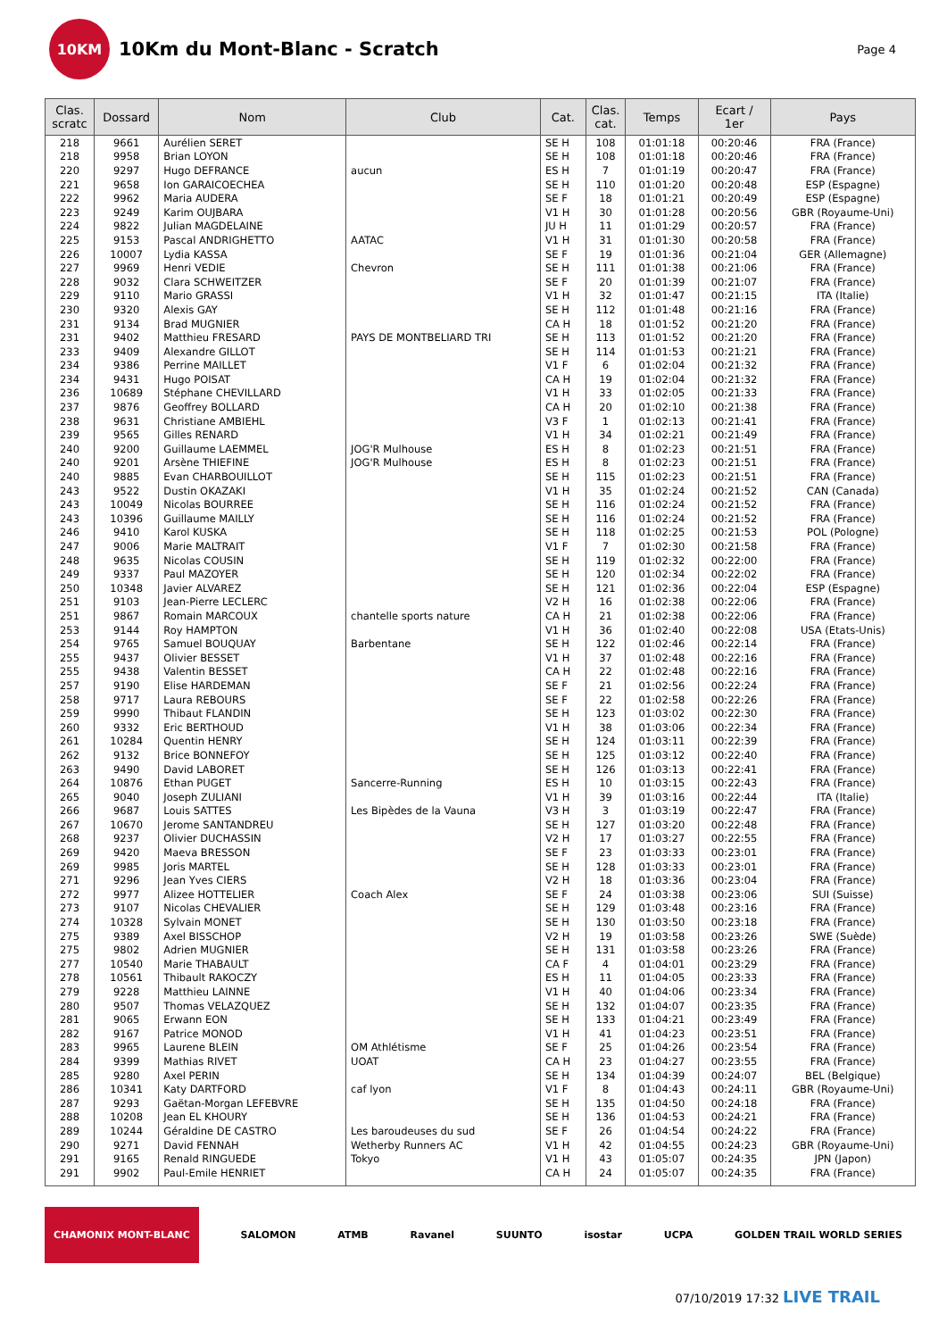10KM
10Km du Mont-Blanc - Scratch
Page 4
| Clas. scratc | Dossard | Nom | Club | Cat. | Clas. cat. | Temps | Ecart / 1er | Pays |
| --- | --- | --- | --- | --- | --- | --- | --- | --- |
| 218 | 9661 | Aurélien SERET | | SE H | 108 | 01:01:18 | 00:20:46 | FRA (France) |
| 218 | 9958 | Brian LOYON | | SE H | 108 | 01:01:18 | 00:20:46 | FRA (France) |
| 220 | 9297 | Hugo DEFRANCE | aucun | ES H | 7 | 01:01:19 | 00:20:47 | FRA (France) |
| 221 | 9658 | Ion GARAICOECHEA | | SE H | 110 | 01:01:20 | 00:20:48 | ESP (Espagne) |
| 222 | 9962 | Maria AUDERA | | SE F | 18 | 01:01:21 | 00:20:49 | ESP (Espagne) |
| 223 | 9249 | Karim OUJBARA | | V1 H | 30 | 01:01:28 | 00:20:56 | GBR (Royaume-Uni) |
| 224 | 9822 | Julian MAGDELAINE | | JU H | 11 | 01:01:29 | 00:20:57 | FRA (France) |
| 225 | 9153 | Pascal ANDRIGHETTO | AATAC | V1 H | 31 | 01:01:30 | 00:20:58 | FRA (France) |
| 226 | 10007 | Lydia KASSA | | SE F | 19 | 01:01:36 | 00:21:04 | GER (Allemagne) |
| 227 | 9969 | Henri VEDIE | Chevron | SE H | 111 | 01:01:38 | 00:21:06 | FRA (France) |
| 228 | 9032 | Clara SCHWEITZER | | SE F | 20 | 01:01:39 | 00:21:07 | FRA (France) |
| 229 | 9110 | Mario GRASSI | | V1 H | 32 | 01:01:47 | 00:21:15 | ITA (Italie) |
| 230 | 9320 | Alexis GAY | | SE H | 112 | 01:01:48 | 00:21:16 | FRA (France) |
| 231 | 9134 | Brad MUGNIER | | CA H | 18 | 01:01:52 | 00:21:20 | FRA (France) |
| 231 | 9402 | Matthieu FRESARD | PAYS DE MONTBELIARD TRI | SE H | 113 | 01:01:52 | 00:21:20 | FRA (France) |
| 233 | 9409 | Alexandre GILLOT | | SE H | 114 | 01:01:53 | 00:21:21 | FRA (France) |
| 234 | 9386 | Perrine MAILLET | | V1 F | 6 | 01:02:04 | 00:21:32 | FRA (France) |
| 234 | 9431 | Hugo POISAT | | CA H | 19 | 01:02:04 | 00:21:32 | FRA (France) |
| 236 | 10689 | Stéphane CHEVILLARD | | V1 H | 33 | 01:02:05 | 00:21:33 | FRA (France) |
| 237 | 9876 | Geoffrey BOLLARD | | CA H | 20 | 01:02:10 | 00:21:38 | FRA (France) |
| 238 | 9631 | Christiane AMBIEHL | | V3 F | 1 | 01:02:13 | 00:21:41 | FRA (France) |
| 239 | 9565 | Gilles RENARD | | V1 H | 34 | 01:02:21 | 00:21:49 | FRA (France) |
| 240 | 9200 | Guillaume LAEMMEL | JOG'R Mulhouse | ES H | 8 | 01:02:23 | 00:21:51 | FRA (France) |
| 240 | 9201 | Arsène THIEFINE | JOG'R Mulhouse | ES H | 8 | 01:02:23 | 00:21:51 | FRA (France) |
| 240 | 9885 | Evan CHARBOUILLOT | | SE H | 115 | 01:02:23 | 00:21:51 | FRA (France) |
| 243 | 9522 | Dustin OKAZAKI | | V1 H | 35 | 01:02:24 | 00:21:52 | CAN (Canada) |
| 243 | 10049 | Nicolas BOURREE | | SE H | 116 | 01:02:24 | 00:21:52 | FRA (France) |
| 243 | 10396 | Guillaume MAILLY | | SE H | 116 | 01:02:24 | 00:21:52 | FRA (France) |
| 246 | 9410 | Karol KUSKA | | SE H | 118 | 01:02:25 | 00:21:53 | POL (Pologne) |
| 247 | 9006 | Marie MALTRAIT | | V1 F | 7 | 01:02:30 | 00:21:58 | FRA (France) |
| 248 | 9635 | Nicolas COUSIN | | SE H | 119 | 01:02:32 | 00:22:00 | FRA (France) |
| 249 | 9337 | Paul MAZOYER | | SE H | 120 | 01:02:34 | 00:22:02 | FRA (France) |
| 250 | 10348 | Javier ALVAREZ | | SE H | 121 | 01:02:36 | 00:22:04 | ESP (Espagne) |
| 251 | 9103 | Jean-Pierre LECLERC | | V2 H | 16 | 01:02:38 | 00:22:06 | FRA (France) |
| 251 | 9867 | Romain MARCOUX | chantelle sports nature | CA H | 21 | 01:02:38 | 00:22:06 | FRA (France) |
| 253 | 9144 | Roy HAMPTON | | V1 H | 36 | 01:02:40 | 00:22:08 | USA (Etats-Unis) |
| 254 | 9765 | Samuel BOUQUAY | Barbentane | SE H | 122 | 01:02:46 | 00:22:14 | FRA (France) |
| 255 | 9437 | Olivier BESSET | | V1 H | 37 | 01:02:48 | 00:22:16 | FRA (France) |
| 255 | 9438 | Valentin BESSET | | CA H | 22 | 01:02:48 | 00:22:16 | FRA (France) |
| 257 | 9190 | Elise HARDEMAN | | SE F | 21 | 01:02:56 | 00:22:24 | FRA (France) |
| 258 | 9717 | Laura REBOURS | | SE F | 22 | 01:02:58 | 00:22:26 | FRA (France) |
| 259 | 9990 | Thibaut FLANDIN | | SE H | 123 | 01:03:02 | 00:22:30 | FRA (France) |
| 260 | 9332 | Eric BERTHOUD | | V1 H | 38 | 01:03:06 | 00:22:34 | FRA (France) |
| 261 | 10284 | Quentin HENRY | | SE H | 124 | 01:03:11 | 00:22:39 | FRA (France) |
| 262 | 9132 | Brice BONNEFOY | | SE H | 125 | 01:03:12 | 00:22:40 | FRA (France) |
| 263 | 9490 | David LABORET | | SE H | 126 | 01:03:13 | 00:22:41 | FRA (France) |
| 264 | 10876 | Ethan PUGET | Sancerre-Running | ES H | 10 | 01:03:15 | 00:22:43 | FRA (France) |
| 265 | 9040 | Joseph ZULIANI | | V1 H | 39 | 01:03:16 | 00:22:44 | ITA (Italie) |
| 266 | 9687 | Louis SATTES | Les Bipèdes de la Vauna | V3 H | 3 | 01:03:19 | 00:22:47 | FRA (France) |
| 267 | 10670 | Jerome SANTANDREU | | SE H | 127 | 01:03:20 | 00:22:48 | FRA (France) |
| 268 | 9237 | Olivier DUCHASSIN | | V2 H | 17 | 01:03:27 | 00:22:55 | FRA (France) |
| 269 | 9420 | Maeva BRESSON | | SE F | 23 | 01:03:33 | 00:23:01 | FRA (France) |
| 269 | 9985 | Joris MARTEL | | SE H | 128 | 01:03:33 | 00:23:01 | FRA (France) |
| 271 | 9296 | Jean Yves CIERS | | V2 H | 18 | 01:03:36 | 00:23:04 | FRA (France) |
| 272 | 9977 | Alizee HOTTELIER | Coach Alex | SE F | 24 | 01:03:38 | 00:23:06 | SUI (Suisse) |
| 273 | 9107 | Nicolas CHEVALIER | | SE H | 129 | 01:03:48 | 00:23:16 | FRA (France) |
| 274 | 10328 | Sylvain MONET | | SE H | 130 | 01:03:50 | 00:23:18 | FRA (France) |
| 275 | 9389 | Axel BISSCHOP | | V2 H | 19 | 01:03:58 | 00:23:26 | SWE (Suède) |
| 275 | 9802 | Adrien MUGNIER | | SE H | 131 | 01:03:58 | 00:23:26 | FRA (France) |
| 277 | 10540 | Marie THABAULT | | CA F | 4 | 01:04:01 | 00:23:29 | FRA (France) |
| 278 | 10561 | Thibault RAKOCZY | | ES H | 11 | 01:04:05 | 00:23:33 | FRA (France) |
| 279 | 9228 | Matthieu LAINNE | | V1 H | 40 | 01:04:06 | 00:23:34 | FRA (France) |
| 280 | 9507 | Thomas VELAZQUEZ | | SE H | 132 | 01:04:07 | 00:23:35 | FRA (France) |
| 281 | 9065 | Erwann EON | | SE H | 133 | 01:04:21 | 00:23:49 | FRA (France) |
| 282 | 9167 | Patrice MONOD | | V1 H | 41 | 01:04:23 | 00:23:51 | FRA (France) |
| 283 | 9965 | Laurene BLEIN | OM Athlétisme | SE F | 25 | 01:04:26 | 00:23:54 | FRA (France) |
| 284 | 9399 | Mathias RIVET | UOAT | CA H | 23 | 01:04:27 | 00:23:55 | FRA (France) |
| 285 | 9280 | Axel PERIN | | SE H | 134 | 01:04:39 | 00:24:07 | BEL (Belgique) |
| 286 | 10341 | Katy DARTFORD | caf lyon | V1 F | 8 | 01:04:43 | 00:24:11 | GBR (Royaume-Uni) |
| 287 | 9293 | Gaëtan-Morgan LEFEBVRE | | SE H | 135 | 01:04:50 | 00:24:18 | FRA (France) |
| 288 | 10208 | Jean EL KHOURY | | SE H | 136 | 01:04:53 | 00:24:21 | FRA (France) |
| 289 | 10244 | Géraldine DE CASTRO | Les baroudeuses du sud | SE F | 26 | 01:04:54 | 00:24:22 | FRA (France) |
| 290 | 9271 | David FENNAH | Wetherby Runners AC | V1 H | 42 | 01:04:55 | 00:24:23 | GBR (Royaume-Uni) |
| 291 | 9165 | Renald RINGUEDE | Tokyo | V1 H | 43 | 01:05:07 | 00:24:35 | JPN (Japon) |
| 291 | 9902 | Paul-Emile HENRIET | | CA H | 24 | 01:05:07 | 00:24:35 | FRA (France) |
CHAMONIX MONT-BLANC SALOMON ATMB Ravanel SUUNTO isostar UCPA GOLDEN TRAIL WORLD SERIES
07/10/2019 17:32 LIVE TRAIL